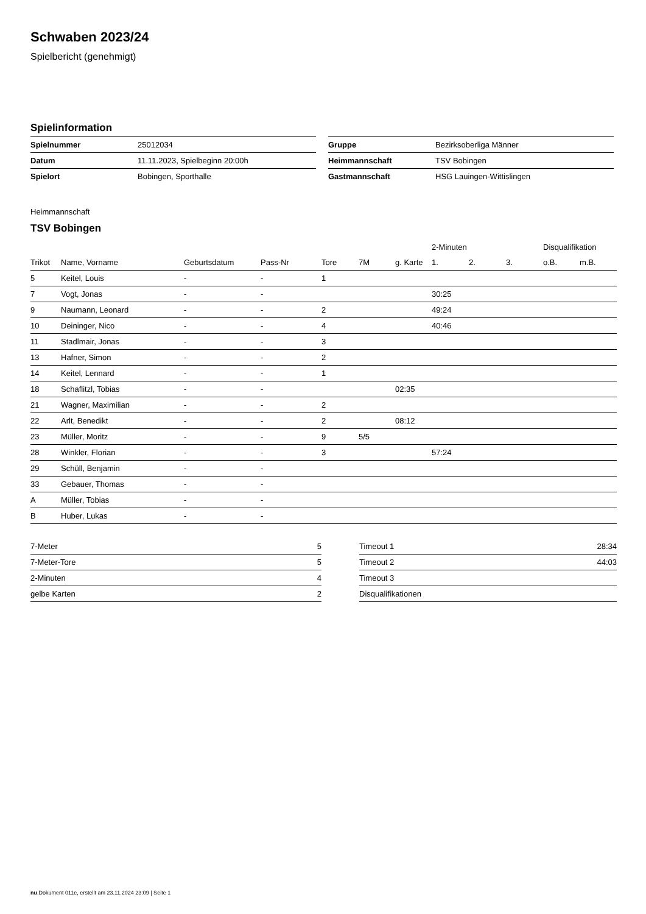Schwaben 2023/24
Spielbericht (genehmigt)
Spielinformation
| Spielnummer | 25012034 |
| Datum | 11.11.2023, Spielbeginn 20:00h |
| Spielort | Bobingen, Sporthalle |
| Gruppe | Bezirksoberliga Männer |
| Heimmannschaft | TSV Bobingen |
| Gastmannschaft | HSG Lauingen-Wittislingen |
Heimmannschaft
TSV Bobingen
| | | | | | | | 2-Minuten | | | Disqualifikation | |
| --- | --- | --- | --- | --- | --- | --- | --- | --- | --- | --- | --- |
| Trikot | Name, Vorname | Geburtsdatum | Pass-Nr | Tore | 7M | g. Karte | 1. | 2. | 3. | o.B. | m.B. |
| 5 | Keitel, Louis | - | - | 1 | | | | | | | |
| 7 | Vogt, Jonas | - | - | | | | 30:25 | | | | |
| 9 | Naumann, Leonard | - | - | 2 | | | 49:24 | | | | |
| 10 | Deininger, Nico | - | - | 4 | | | 40:46 | | | | |
| 11 | Stadlmair, Jonas | - | - | 3 | | | | | | | |
| 13 | Hafner, Simon | - | - | 2 | | | | | | | |
| 14 | Keitel, Lennard | - | - | 1 | | | | | | | |
| 18 | Schaflitzl, Tobias | - | - | | | 02:35 | | | | | |
| 21 | Wagner, Maximilian | - | - | 2 | | | | | | | |
| 22 | Arlt, Benedikt | - | - | 2 | | 08:12 | | | | | |
| 23 | Müller, Moritz | - | - | 9 | 5/5 | | | | | | |
| 28 | Winkler, Florian | - | - | 3 | | | 57:24 | | | | |
| 29 | Schüll, Benjamin | - | - | | | | | | | | |
| 33 | Gebauer, Thomas | - | - | | | | | | | | |
| A | Müller, Tobias | - | - | | | | | | | | |
| B | Huber, Lukas | - | - | | | | | | | | |
| 7-Meter | 5 |
| 7-Meter-Tore | 5 |
| 2-Minuten | 4 |
| gelbe Karten | 2 |
| Timeout 1 | 28:34 |
| Timeout 2 | 44:03 |
| Timeout 3 | |
| Disqualifikationen | |
nu.Dokument 011e, erstellt am 23.11.2024 23:09 | Seite 1